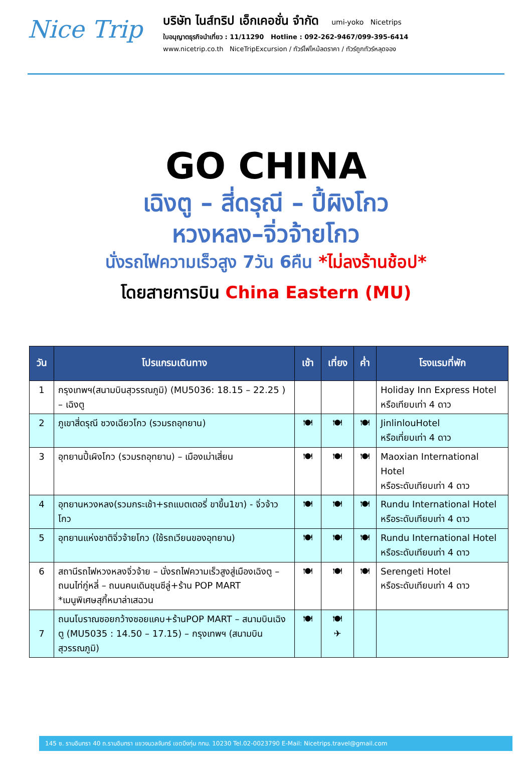Nice Trip
บริษัท ไนส์ทริป เอ็กเคอชั่น จำกัด umi-yoko Nicetrips
ใบอนุญาตธุรกิจนำเที่ยว : 11/11290 Hotline : 092-262-9467/099-395-6414
www.nicetrip.co.th NiceTripExcursion / ทัวร์ไฟไหม้ลดราคา / ทัวร์ถูกทัวร์หลุดจอง
GO CHINA
เฉิงตู – สี่ดรุณี – ปี้ผิงโกว
หวงหลง–จิ่วจ้ายโกว
นั่งรถไฟความเร็วสูง 7วัน 6คืน *ไม่ลงร้านช้อป*
โดยสายการบิน China Eastern (MU)
| วัน | โปรแกรมเดินทาง | เช้า | เที่ยง | ค่ำ | โรงแรมที่พัก |
| --- | --- | --- | --- | --- | --- |
| 1 | กรุงเทพฯ(สนามบินสุวรรณภูมิ) (MU5036: 18.15 – 22.25 ) – เฉิงตู | | | | Holiday Inn Express Hotel หรือเทียบเท่า 4 ดาว |
| 2 | ภูเขาสี่ดรุณี ซวงเฉียวโกว (รวมรถอุทยาน) | 🍽 | 🍽 | 🍽 | JinlinlouHotel หรือเที่ยบเท่า 4 ดาว |
| 3 | อุทยานปี้เผิงโกว (รวมรถอุทยาน) – เมืองเม่าเสี่ยน | 🍽 | 🍽 | 🍽 | Maoxian International Hotel หรือระดับเทียบเท่า 4 ดาว |
| 4 | อุทยานหวงหลง(รวมกระเช้า+รถแบตเตอรี่ ขาขึ้น1ขา) - จิ่วจ้าวโกว | 🍽 | 🍽 | 🍽 | Rundu International Hotel หรือระดับเทียบเท่า 4 ดาว |
| 5 | อุทยานแห่งชาติจิ่วจ้ายโกว (ใช้รถเวียนของอุทยาน) | 🍽 | 🍽 | 🍽 | Rundu International Hotel หรือระดับเทียบเท่า 4 ดาว |
| 6 | สถานีรถไฟหวงหลงจิ่วจ้าย – นั่งรถไฟความเร็วสูงสู่เมืองเฉิงตู – ถนนไท่กู่หลี่ – ถนนคนเดินชุนซีลู่+ร้าน POP MART *เมนูพิเศษสุกี้หมาล่าเสฉวน | 🍽 | 🍽 | 🍽 | Serengeti Hotel หรือระดับเทียบเท่า 4 ดาว |
| 7 | ถนนโบราณซอยกว้างซอยแคบ+ร้านPOP MART – สนามบินเฉิงตู (MU5035 : 14.50 – 17.15) – กรุงเทพฯ (สนามบินสุวรรณภูมิ) | 🍽 | 🍽 ✈ | | |
145 ซ. รามอินทรา 40 ถ.รามอินทรา แขวงนวลจันทร์ เขตบึงกุ่ม กทม. 10230 Tel.02-0023790 E-Mail: Nicetrips.travel@gmail.com